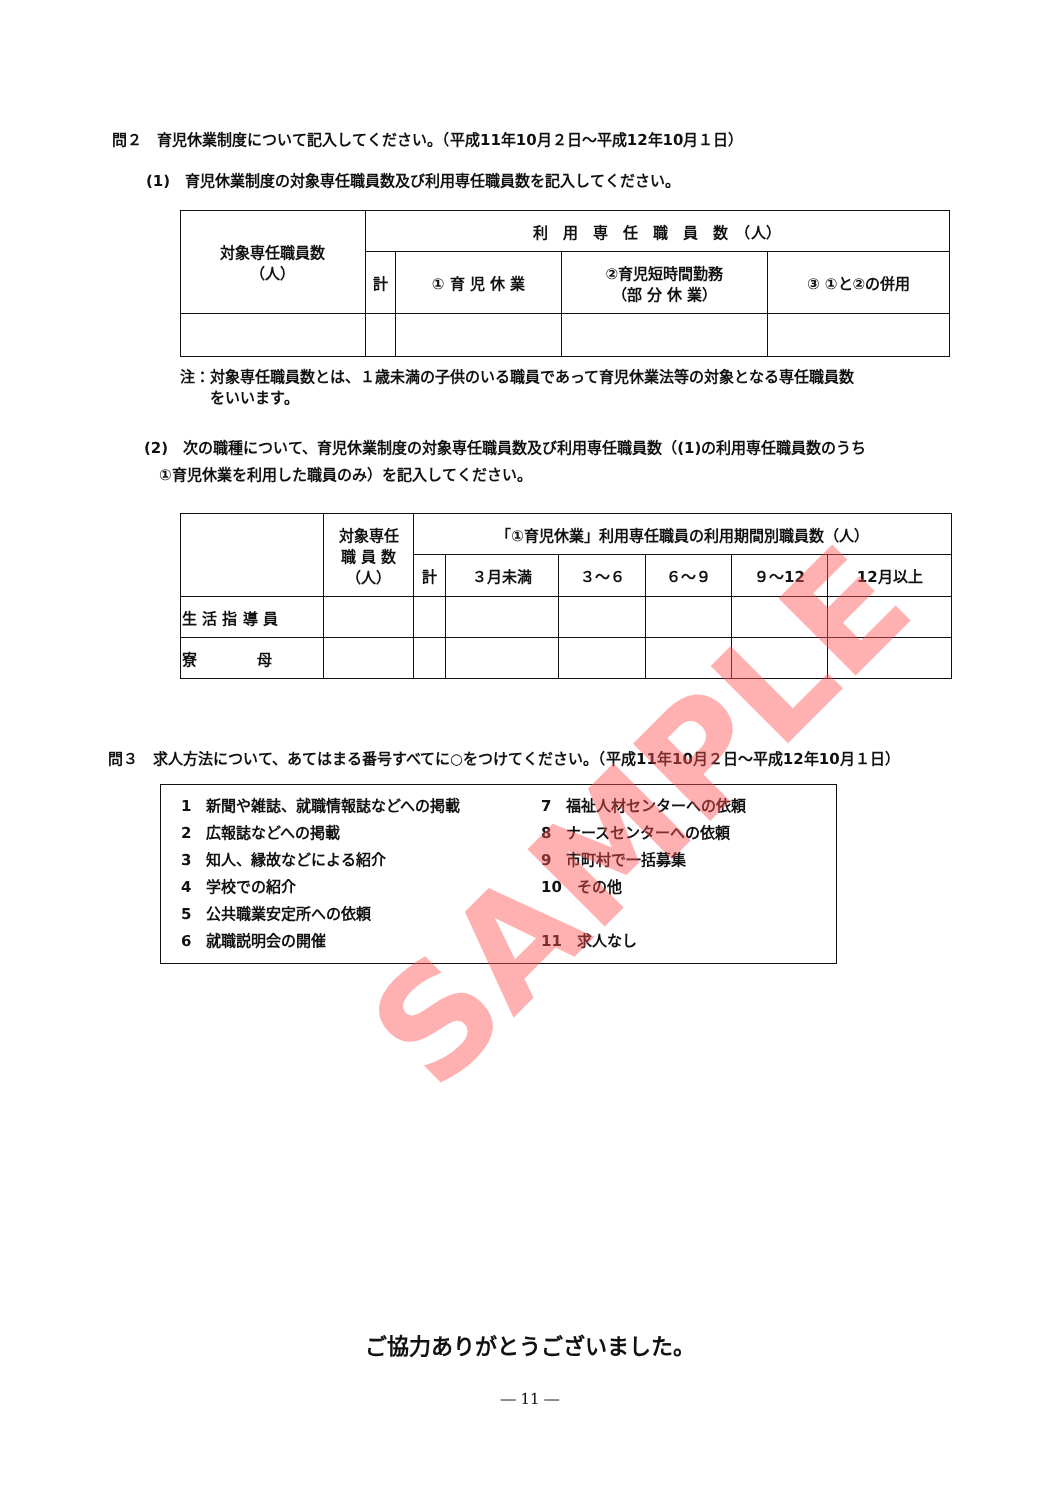問２　育児休業制度について記入してください。（平成11年10月２日～平成12年10月１日）
(1)　育児休業制度の対象専任職員数及び利用専任職員数を記入してください。
| 対象専任職員数 （人） | 利 用 専 任 職 員 数 （人） | | | |
| --- | --- | --- | --- | --- |
| | 計 | ① 育 児 休 業 | ②育児短時間勤務 （部 分 休 業） | ③ ①と②の併用 |
注：対象専任職員数とは、１歳未満の子供のいる職員であって育児休業法等の対象となる専任職員数
　　をいいます。
(2)　次の職種について、育児休業制度の対象専任職員数及び利用専任職員数（(1)の利用専任職員数のうち
　①育児休業を利用した職員のみ）を記入してください。
| | 対象専任 職 員 数 （人） | 「①育児休業」利用専任職員の利用期間別職員数（人） | | | | | |
| --- | --- | --- | --- | --- | --- | --- | --- |
| | | 計 | ３月未満 | ３～６ | ６～９ | ９～12 | 12月以上 |
| 生 活 指 導 員 | | | | | | | |
| 寮 母 | | | | | | | |
問３　求人方法について、あてはまる番号すべてに○をつけてください。（平成11年10月２日～平成12年10月１日）
1　新聞や雑誌、就職情報誌などへの掲載
2　広報誌などへの掲載
3　知人、縁故などによる紹介
4　学校での紹介
5　公共職業安定所への依頼
6　就職説明会の開催
7　福祉人材センターへの依頼
8　ナースセンターへの依頼
9　市町村で一括募集
10　その他
11　求人なし
ご協力ありがとうございました。
― 11 ―
SAMPLE